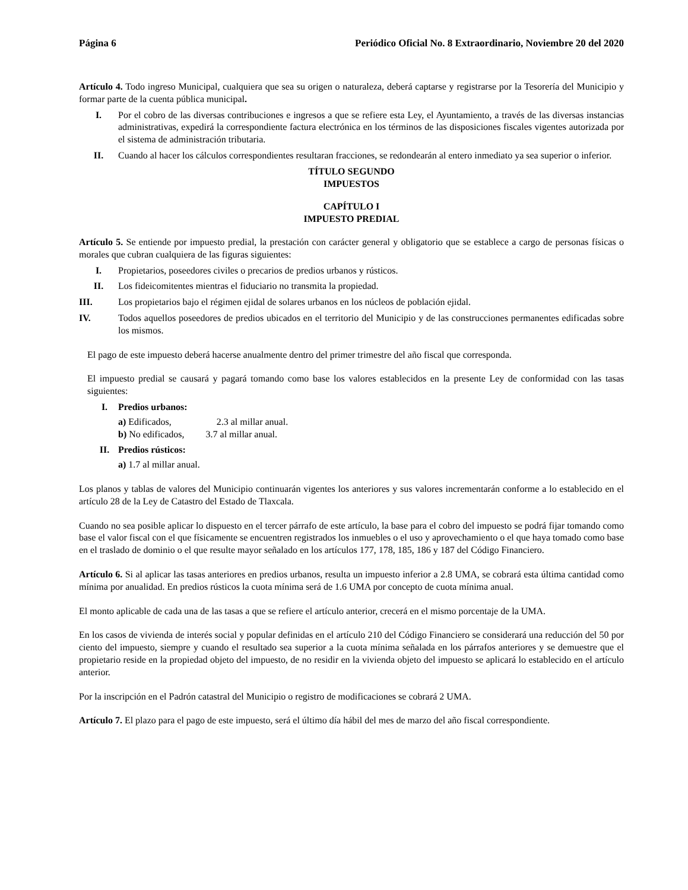Página 6 Periódico Oficial No. 8 Extraordinario, Noviembre 20 del 2020
Artículo 4. Todo ingreso Municipal, cualquiera que sea su origen o naturaleza, deberá captarse y registrarse por la Tesorería del Municipio y formar parte de la cuenta pública municipal.
I. Por el cobro de las diversas contribuciones e ingresos a que se refiere esta Ley, el Ayuntamiento, a través de las diversas instancias administrativas, expedirá la correspondiente factura electrónica en los términos de las disposiciones fiscales vigentes autorizada por el sistema de administración tributaria.
II. Cuando al hacer los cálculos correspondientes resultaran fracciones, se redondearán al entero inmediato ya sea superior o inferior.
TÍTULO SEGUNDO
IMPUESTOS
CAPÍTULO I
IMPUESTO PREDIAL
Artículo 5. Se entiende por impuesto predial, la prestación con carácter general y obligatorio que se establece a cargo de personas físicas o morales que cubran cualquiera de las figuras siguientes:
I. Propietarios, poseedores civiles o precarios de predios urbanos y rústicos.
II. Los fideicomitentes mientras el fiduciario no transmita la propiedad.
III. Los propietarios bajo el régimen ejidal de solares urbanos en los núcleos de población ejidal.
IV. Todos aquellos poseedores de predios ubicados en el territorio del Municipio y de las construcciones permanentes edificadas sobre los mismos.
El pago de este impuesto deberá hacerse anualmente dentro del primer trimestre del año fiscal que corresponda.
El impuesto predial se causará y pagará tomando como base los valores establecidos en la presente Ley de conformidad con las tasas siguientes:
I. Predios urbanos:
a) Edificados, 2.3 al millar anual.
b) No edificados, 3.7 al millar anual.
II. Predios rústicos:
a) 1.7 al millar anual.
Los planos y tablas de valores del Municipio continuarán vigentes los anteriores y sus valores incrementarán conforme a lo establecido en el artículo 28 de la Ley de Catastro del Estado de Tlaxcala.
Cuando no sea posible aplicar lo dispuesto en el tercer párrafo de este artículo, la base para el cobro del impuesto se podrá fijar tomando como base el valor fiscal con el que físicamente se encuentren registrados los inmuebles o el uso y aprovechamiento o el que haya tomado como base en el traslado de dominio o el que resulte mayor señalado en los artículos 177, 178, 185, 186 y 187 del Código Financiero.
Artículo 6. Si al aplicar las tasas anteriores en predios urbanos, resulta un impuesto inferior a 2.8 UMA, se cobrará esta última cantidad como mínima por anualidad. En predios rústicos la cuota mínima será de 1.6 UMA por concepto de cuota mínima anual.
El monto aplicable de cada una de las tasas a que se refiere el artículo anterior, crecerá en el mismo porcentaje de la UMA.
En los casos de vivienda de interés social y popular definidas en el artículo 210 del Código Financiero se considerará una reducción del 50 por ciento del impuesto, siempre y cuando el resultado sea superior a la cuota mínima señalada en los párrafos anteriores y se demuestre que el propietario reside en la propiedad objeto del impuesto, de no residir en la vivienda objeto del impuesto se aplicará lo establecido en el artículo anterior.
Por la inscripción en el Padrón catastral del Municipio o registro de modificaciones se cobrará 2 UMA.
Artículo 7. El plazo para el pago de este impuesto, será el último día hábil del mes de marzo del año fiscal correspondiente.